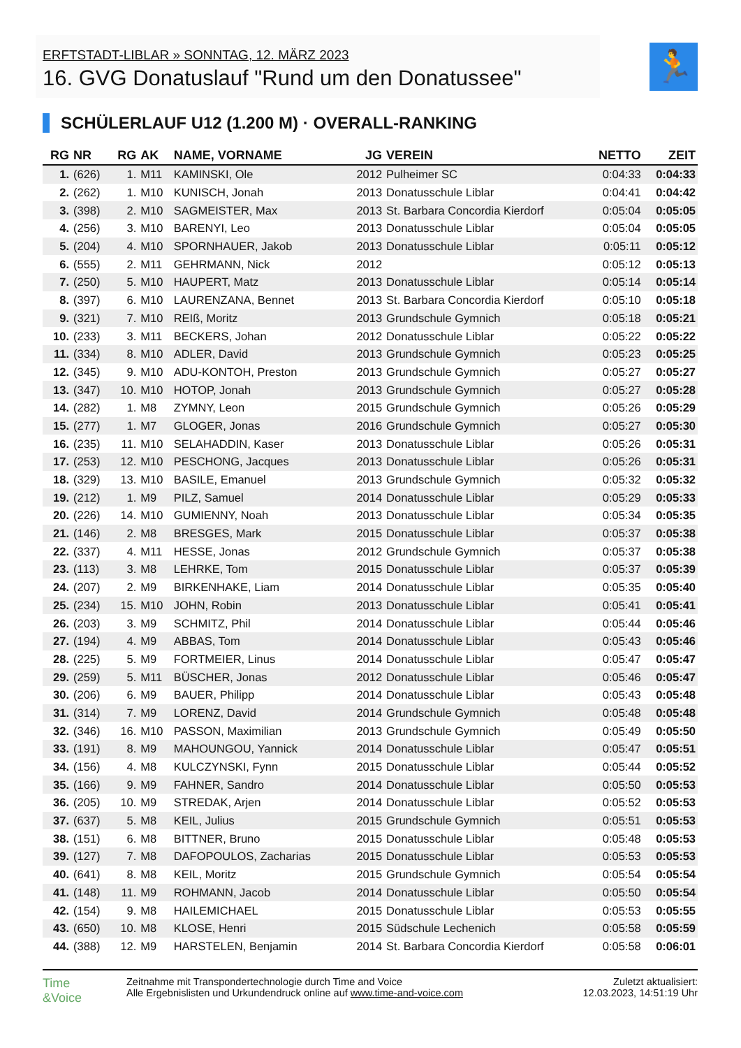ERFTSTADT-LIBLAR » SONNTAG, 12. MÄRZ 2023
16. GVG Donatuslauf "Rund um den Donatussee"
🏃
SCHÜLERLAUF U12 (1.200 M) · OVERALL-RANKING
| RG | NR | RG | AK | NAME, VORNAME | JG | VEREIN | NETTO | ZEIT |
| --- | --- | --- | --- | --- | --- | --- | --- | --- |
| 1. | (626) | 1. | M11 | KAMINSKI, Ole | 2012 | Pulheimer SC | 0:04:33 | 0:04:33 |
| 2. | (262) | 1. | M10 | KUNISCH, Jonah | 2013 | Donatusschule Liblar | 0:04:41 | 0:04:42 |
| 3. | (398) | 2. | M10 | SAGMEISTER, Max | 2013 | St. Barbara Concordia Kierdorf | 0:05:04 | 0:05:05 |
| 4. | (256) | 3. | M10 | BARENYI, Leo | 2013 | Donatusschule Liblar | 0:05:04 | 0:05:05 |
| 5. | (204) | 4. | M10 | SPORNHAUER, Jakob | 2013 | Donatusschule Liblar | 0:05:11 | 0:05:12 |
| 6. | (555) | 2. | M11 | GEHRMANN, Nick | 2012 | | 0:05:12 | 0:05:13 |
| 7. | (250) | 5. | M10 | HAUPERT, Matz | 2013 | Donatusschule Liblar | 0:05:14 | 0:05:14 |
| 8. | (397) | 6. | M10 | LAURENZANA, Bennet | 2013 | St. Barbara Concordia Kierdorf | 0:05:10 | 0:05:18 |
| 9. | (321) | 7. | M10 | REIß, Moritz | 2013 | Grundschule Gymnich | 0:05:18 | 0:05:21 |
| 10. | (233) | 3. | M11 | BECKERS, Johan | 2012 | Donatusschule Liblar | 0:05:22 | 0:05:22 |
| 11. | (334) | 8. | M10 | ADLER, David | 2013 | Grundschule Gymnich | 0:05:23 | 0:05:25 |
| 12. | (345) | 9. | M10 | ADU-KONTOH, Preston | 2013 | Grundschule Gymnich | 0:05:27 | 0:05:27 |
| 13. | (347) | 10. | M10 | HOTOP, Jonah | 2013 | Grundschule Gymnich | 0:05:27 | 0:05:28 |
| 14. | (282) | 1. | M8 | ZYMNY, Leon | 2015 | Grundschule Gymnich | 0:05:26 | 0:05:29 |
| 15. | (277) | 1. | M7 | GLOGER, Jonas | 2016 | Grundschule Gymnich | 0:05:27 | 0:05:30 |
| 16. | (235) | 11. | M10 | SELAHADDIN, Kaser | 2013 | Donatusschule Liblar | 0:05:26 | 0:05:31 |
| 17. | (253) | 12. | M10 | PESCHONG, Jacques | 2013 | Donatusschule Liblar | 0:05:26 | 0:05:31 |
| 18. | (329) | 13. | M10 | BASILE, Emanuel | 2013 | Grundschule Gymnich | 0:05:32 | 0:05:32 |
| 19. | (212) | 1. | M9 | PILZ, Samuel | 2014 | Donatusschule Liblar | 0:05:29 | 0:05:33 |
| 20. | (226) | 14. | M10 | GUMIENNY, Noah | 2013 | Donatusschule Liblar | 0:05:34 | 0:05:35 |
| 21. | (146) | 2. | M8 | BRESGES, Mark | 2015 | Donatusschule Liblar | 0:05:37 | 0:05:38 |
| 22. | (337) | 4. | M11 | HESSE, Jonas | 2012 | Grundschule Gymnich | 0:05:37 | 0:05:38 |
| 23. | (113) | 3. | M8 | LEHRKE, Tom | 2015 | Donatusschule Liblar | 0:05:37 | 0:05:39 |
| 24. | (207) | 2. | M9 | BIRKENHAKE, Liam | 2014 | Donatusschule Liblar | 0:05:35 | 0:05:40 |
| 25. | (234) | 15. | M10 | JOHN, Robin | 2013 | Donatusschule Liblar | 0:05:41 | 0:05:41 |
| 26. | (203) | 3. | M9 | SCHMITZ, Phil | 2014 | Donatusschule Liblar | 0:05:44 | 0:05:46 |
| 27. | (194) | 4. | M9 | ABBAS, Tom | 2014 | Donatusschule Liblar | 0:05:43 | 0:05:46 |
| 28. | (225) | 5. | M9 | FORTMEIER, Linus | 2014 | Donatusschule Liblar | 0:05:47 | 0:05:47 |
| 29. | (259) | 5. | M11 | BÜSCHER, Jonas | 2012 | Donatusschule Liblar | 0:05:46 | 0:05:47 |
| 30. | (206) | 6. | M9 | BAUER, Philipp | 2014 | Donatusschule Liblar | 0:05:43 | 0:05:48 |
| 31. | (314) | 7. | M9 | LORENZ, David | 2014 | Grundschule Gymnich | 0:05:48 | 0:05:48 |
| 32. | (346) | 16. | M10 | PASSON, Maximilian | 2013 | Grundschule Gymnich | 0:05:49 | 0:05:50 |
| 33. | (191) | 8. | M9 | MAHOUNGOU, Yannick | 2014 | Donatusschule Liblar | 0:05:47 | 0:05:51 |
| 34. | (156) | 4. | M8 | KULCZYNSKI, Fynn | 2015 | Donatusschule Liblar | 0:05:44 | 0:05:52 |
| 35. | (166) | 9. | M9 | FAHNER, Sandro | 2014 | Donatusschule Liblar | 0:05:50 | 0:05:53 |
| 36. | (205) | 10. | M9 | STREDAK, Arjen | 2014 | Donatusschule Liblar | 0:05:52 | 0:05:53 |
| 37. | (637) | 5. | M8 | KEIL, Julius | 2015 | Grundschule Gymnich | 0:05:51 | 0:05:53 |
| 38. | (151) | 6. | M8 | BITTNER, Bruno | 2015 | Donatusschule Liblar | 0:05:48 | 0:05:53 |
| 39. | (127) | 7. | M8 | DAFOPOULOS, Zacharias | 2015 | Donatusschule Liblar | 0:05:53 | 0:05:53 |
| 40. | (641) | 8. | M8 | KEIL, Moritz | 2015 | Grundschule Gymnich | 0:05:54 | 0:05:54 |
| 41. | (148) | 11. | M9 | ROHMANN, Jacob | 2014 | Donatusschule Liblar | 0:05:50 | 0:05:54 |
| 42. | (154) | 9. | M8 | HAILEMICHAEL | 2015 | Donatusschule Liblar | 0:05:53 | 0:05:55 |
| 43. | (650) | 10. | M8 | KLOSE, Henri | 2015 | Südschule Lechenich | 0:05:58 | 0:05:59 |
| 44. | (388) | 12. | M9 | HARSTELEN, Benjamin | 2014 | St. Barbara Concordia Kierdorf | 0:05:58 | 0:06:01 |
Time
&Voice
Zeitnahme mit Transpondertechnologie durch Time and Voice
Alle Ergebnislisten und Urkundendruck online auf www.time-and-voice.com
Zuletzt aktualisiert:
12.03.2023, 14:51:19 Uhr